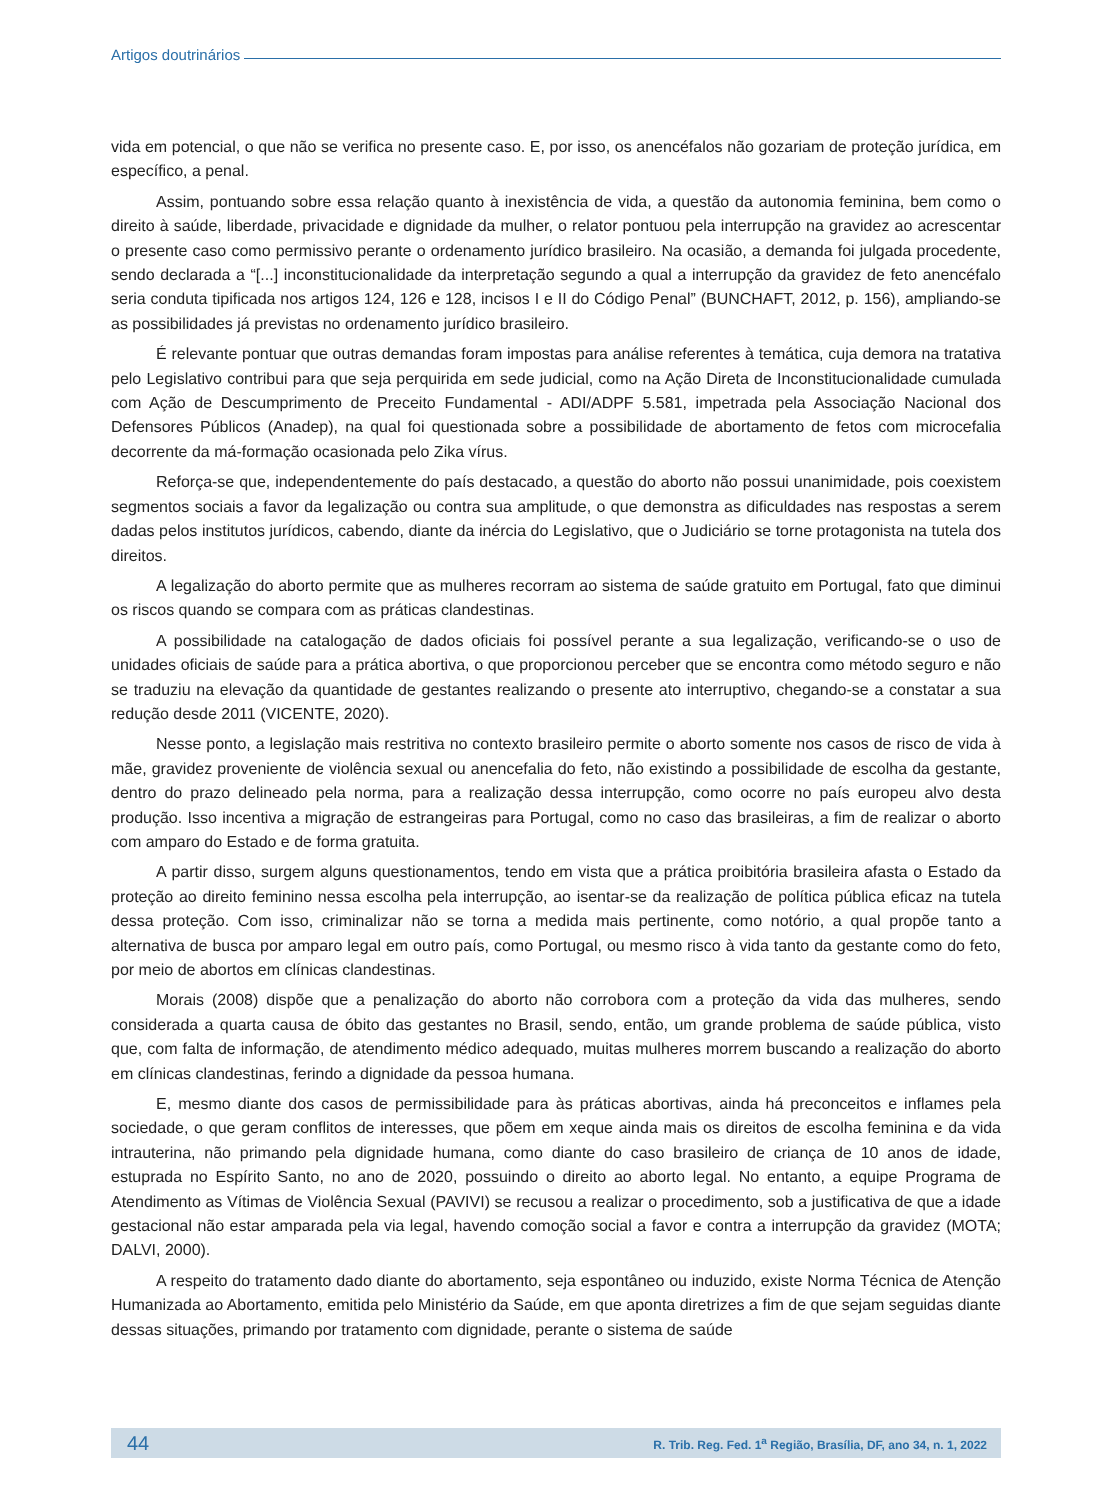Artigos doutrinários
vida em potencial, o que não se verifica no presente caso. E, por isso, os anencéfalos não gozariam de proteção jurídica, em específico, a penal.
Assim, pontuando sobre essa relação quanto à inexistência de vida, a questão da autonomia feminina, bem como o direito à saúde, liberdade, privacidade e dignidade da mulher, o relator pontuou pela interrupção na gravidez ao acrescentar o presente caso como permissivo perante o ordenamento jurídico brasileiro. Na ocasião, a demanda foi julgada procedente, sendo declarada a “[...] inconstitucionalidade da interpretação segundo a qual a interrupção da gravidez de feto anencéfalo seria conduta tipificada nos artigos 124, 126 e 128, incisos I e II do Código Penal” (BUNCHAFT, 2012, p. 156), ampliando-se as possibilidades já previstas no ordenamento jurídico brasileiro.
É relevante pontuar que outras demandas foram impostas para análise referentes à temática, cuja demora na tratativa pelo Legislativo contribui para que seja perquirida em sede judicial, como na Ação Direta de Inconstitucionalidade cumulada com Ação de Descumprimento de Preceito Fundamental - ADI/ADPF 5.581, impetrada pela Associação Nacional dos Defensores Públicos (Anadep), na qual foi questionada sobre a possibilidade de abortamento de fetos com microcefalia decorrente da má-formação ocasionada pelo Zika vírus.
Reforça-se que, independentemente do país destacado, a questão do aborto não possui unanimidade, pois coexistem segmentos sociais a favor da legalização ou contra sua amplitude, o que demonstra as dificuldades nas respostas a serem dadas pelos institutos jurídicos, cabendo, diante da inércia do Legislativo, que o Judiciário se torne protagonista na tutela dos direitos.
A legalização do aborto permite que as mulheres recorram ao sistema de saúde gratuito em Portugal, fato que diminui os riscos quando se compara com as práticas clandestinas.
A possibilidade na catalogação de dados oficiais foi possível perante a sua legalização, verificando-se o uso de unidades oficiais de saúde para a prática abortiva, o que proporcionou perceber que se encontra como método seguro e não se traduziu na elevação da quantidade de gestantes realizando o presente ato interruptivo, chegando-se a constatar a sua redução desde 2011 (VICENTE, 2020).
Nesse ponto, a legislação mais restritiva no contexto brasileiro permite o aborto somente nos casos de risco de vida à mãe, gravidez proveniente de violência sexual ou anencefalia do feto, não existindo a possibilidade de escolha da gestante, dentro do prazo delineado pela norma, para a realização dessa interrupção, como ocorre no país europeu alvo desta produção. Isso incentiva a migração de estrangeiras para Portugal, como no caso das brasileiras, a fim de realizar o aborto com amparo do Estado e de forma gratuita.
A partir disso, surgem alguns questionamentos, tendo em vista que a prática proibitória brasileira afasta o Estado da proteção ao direito feminino nessa escolha pela interrupção, ao isentar-se da realização de política pública eficaz na tutela dessa proteção. Com isso, criminalizar não se torna a medida mais pertinente, como notório, a qual propõe tanto a alternativa de busca por amparo legal em outro país, como Portugal, ou mesmo risco à vida tanto da gestante como do feto, por meio de abortos em clínicas clandestinas.
Morais (2008) dispõe que a penalização do aborto não corrobora com a proteção da vida das mulheres, sendo considerada a quarta causa de óbito das gestantes no Brasil, sendo, então, um grande problema de saúde pública, visto que, com falta de informação, de atendimento médico adequado, muitas mulheres morrem buscando a realização do aborto em clínicas clandestinas, ferindo a dignidade da pessoa humana.
E, mesmo diante dos casos de permissibilidade para às práticas abortivas, ainda há preconceitos e inflames pela sociedade, o que geram conflitos de interesses, que põem em xeque ainda mais os direitos de escolha feminina e da vida intrauterina, não primando pela dignidade humana, como diante do caso brasileiro de criança de 10 anos de idade, estuprada no Espírito Santo, no ano de 2020, possuindo o direito ao aborto legal. No entanto, a equipe Programa de Atendimento as Vítimas de Violência Sexual (PAVIVI) se recusou a realizar o procedimento, sob a justificativa de que a idade gestacional não estar amparada pela via legal, havendo comoção social a favor e contra a interrupção da gravidez (MOTA; DALVI, 2000).
A respeito do tratamento dado diante do abortamento, seja espontâneo ou induzido, existe Norma Técnica de Atenção Humanizada ao Abortamento, emitida pelo Ministério da Saúde, em que aponta diretrizes a fim de que sejam seguidas diante dessas situações, primando por tratamento com dignidade, perante o sistema de saúde
44 R. Trib. Reg. Fed. 1<sup>a</sup> Região, Brasília, DF, ano 34, n. 1, 2022